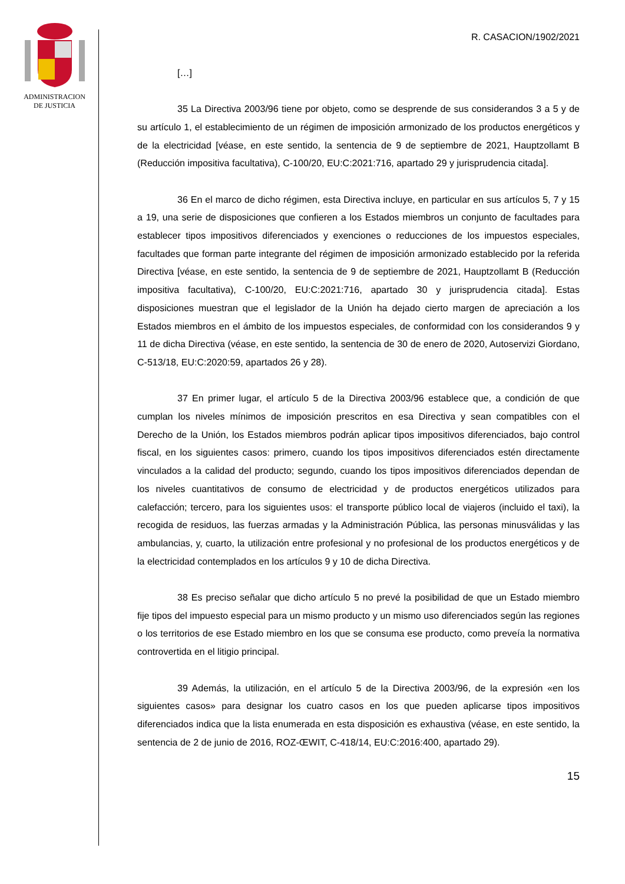ADMINISTRACION
DE JUSTICIA
R. CASACION/1902/2021
[…]
35 La Directiva 2003/96 tiene por objeto, como se desprende de sus considerandos 3 a 5 y de su artículo 1, el establecimiento de un régimen de imposición armonizado de los productos energéticos y de la electricidad [véase, en este sentido, la sentencia de 9 de septiembre de 2021, Hauptzollamt B (Reducción impositiva facultativa), C-100/20, EU:C:2021:716, apartado 29 y jurisprudencia citada].
36 En el marco de dicho régimen, esta Directiva incluye, en particular en sus artículos 5, 7 y 15 a 19, una serie de disposiciones que confieren a los Estados miembros un conjunto de facultades para establecer tipos impositivos diferenciados y exenciones o reducciones de los impuestos especiales, facultades que forman parte integrante del régimen de imposición armonizado establecido por la referida Directiva [véase, en este sentido, la sentencia de 9 de septiembre de 2021, Hauptzollamt B (Reducción impositiva facultativa), C-100/20, EU:C:2021:716, apartado 30 y jurisprudencia citada]. Estas disposiciones muestran que el legislador de la Unión ha dejado cierto margen de apreciación a los Estados miembros en el ámbito de los impuestos especiales, de conformidad con los considerandos 9 y 11 de dicha Directiva (véase, en este sentido, la sentencia de 30 de enero de 2020, Autoservizi Giordano, C-513/18, EU:C:2020:59, apartados 26 y 28).
37 En primer lugar, el artículo 5 de la Directiva 2003/96 establece que, a condición de que cumplan los niveles mínimos de imposición prescritos en esa Directiva y sean compatibles con el Derecho de la Unión, los Estados miembros podrán aplicar tipos impositivos diferenciados, bajo control fiscal, en los siguientes casos: primero, cuando los tipos impositivos diferenciados estén directamente vinculados a la calidad del producto; segundo, cuando los tipos impositivos diferenciados dependan de los niveles cuantitativos de consumo de electricidad y de productos energéticos utilizados para calefacción; tercero, para los siguientes usos: el transporte público local de viajeros (incluido el taxi), la recogida de residuos, las fuerzas armadas y la Administración Pública, las personas minusválidas y las ambulancias, y, cuarto, la utilización entre profesional y no profesional de los productos energéticos y de la electricidad contemplados en los artículos 9 y 10 de dicha Directiva.
38 Es preciso señalar que dicho artículo 5 no prevé la posibilidad de que un Estado miembro fije tipos del impuesto especial para un mismo producto y un mismo uso diferenciados según las regiones o los territorios de ese Estado miembro en los que se consuma ese producto, como preveía la normativa controvertida en el litigio principal.
39 Además, la utilización, en el artículo 5 de la Directiva 2003/96, de la expresión «en los siguientes casos» para designar los cuatro casos en los que pueden aplicarse tipos impositivos diferenciados indica que la lista enumerada en esta disposición es exhaustiva (véase, en este sentido, la sentencia de 2 de junio de 2016, ROZ-ŒWIT, C-418/14, EU:C:2016:400, apartado 29).
15